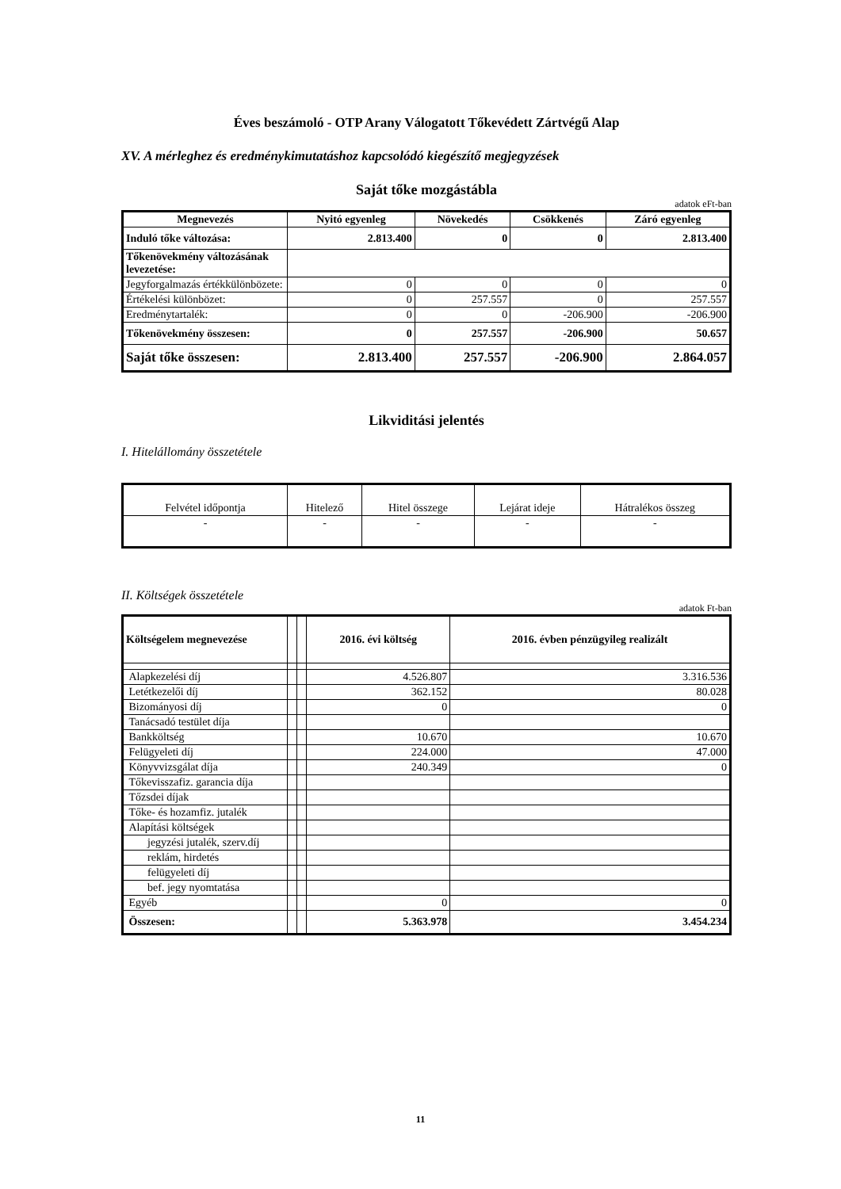Éves beszámoló - OTP Arany Válogatott Tőkevédett Zártvégű Alap
XV. A mérleghez és eredménykimutatáshoz kapcsolódó kiegészítő megjegyzések
Saját tőke mozgástábla
adatok eFt-ban
| Megnevezés | Nyitó egyenleg | Növekedés | Csökkenés | Záró egyenleg |
| --- | --- | --- | --- | --- |
| Induló tőke változása: | 2.813.400 | 0 | 0 | 2.813.400 |
| Tőkenövekmény változásának levezetése: | | | | |
| Jegyforgalmazás értékkülönbözete: | 0 | 0 | 0 | 0 |
| Értékelési különbözet: | 0 | 257.557 | 0 | 257.557 |
| Eredménytartalék: | 0 | 0 | -206.900 | -206.900 |
| Tőkenövekmény összesen: | 0 | 257.557 | -206.900 | 50.657 |
| Saját tőke összesen: | 2.813.400 | 257.557 | -206.900 | 2.864.057 |
Likviditási jelentés
I. Hitelállomány összetétele
| Felvétel időpontja | Hitelező | Hitel összege | Lejárat ideje | Hátralékos összeg |
| - | - | - | - | - |
II. Költségek összetétele
adatok Ft-ban
| Költségelem megnevezése | | | 2016. évi költség | 2016. évben pénzügyileg realizált |
| Alapkezelési díj | | | 4.526.807 | 3.316.536 |
| Letétkezelői díj | | | 362.152 | 80.028 |
| Bizományosi díj | | | 0 | 0 |
| Tanácsadó testület díja | | | | |
| Bankköltség | | | 10.670 | 10.670 |
| Felügyeleti díj | | | 224.000 | 47.000 |
| Könyvvizsgálat díja | | | 240.349 | 0 |
| Tőkevisszafiz. garancia díja | | | | |
| Tőzsdei díjak | | | | |
| Tőke- és hozamfiz. jutalék | | | | |
| Alapítási költségek | | | | |
| jegyzési jutalék, szerv.díj | | | | |
| reklám, hirdetés | | | | |
| felügyeleti díj | | | | |
| bef. jegy nyomtatása | | | | |
| Egyéb | | | 0 | 0 |
| Összesen: | | | 5.363.978 | 3.454.234 |
11